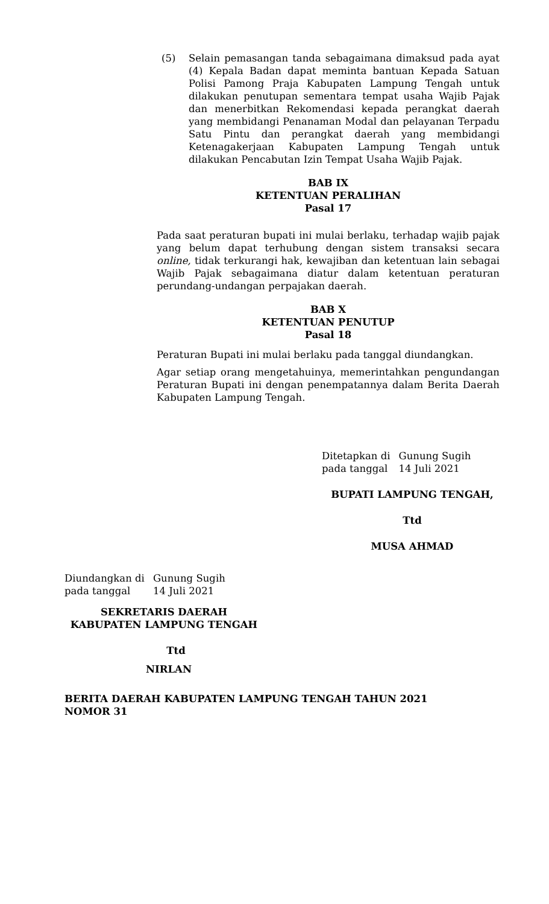(5) Selain pemasangan tanda sebagaimana dimaksud pada ayat (4) Kepala Badan dapat meminta bantuan Kepada Satuan Polisi Pamong Praja Kabupaten Lampung Tengah untuk dilakukan penutupan sementara tempat usaha Wajib Pajak dan menerbitkan Rekomendasi kepada perangkat daerah yang membidangi Penanaman Modal dan pelayanan Terpadu Satu Pintu dan perangkat daerah yang membidangi Ketenagakerjaan Kabupaten Lampung Tengah untuk dilakukan Pencabutan Izin Tempat Usaha Wajib Pajak.
BAB IX
KETENTUAN PERALIHAN
Pasal 17
Pada saat peraturan bupati ini mulai berlaku, terhadap wajib pajak yang belum dapat terhubung dengan sistem transaksi secara online, tidak terkurangi hak, kewajiban dan ketentuan lain sebagai Wajib Pajak sebagaimana diatur dalam ketentuan peraturan perundang-undangan perpajakan daerah.
BAB X
KETENTUAN PENUTUP
Pasal 18
Peraturan Bupati ini mulai berlaku pada tanggal diundangkan.
Agar setiap orang mengetahuinya, memerintahkan pengundangan Peraturan Bupati ini dengan penempatannya dalam Berita Daerah Kabupaten Lampung Tengah.
| Ditetapkan di | Gunung Sugih |
| pada tanggal | 14 Juli 2021 |
BUPATI LAMPUNG TENGAH,
Ttd
MUSA AHMAD
| Diundangkan di | Gunung Sugih |
| pada tanggal | 14 Juli 2021 |
SEKRETARIS DAERAH
KABUPATEN LAMPUNG TENGAH
Ttd
NIRLAN
BERITA DAERAH KABUPATEN LAMPUNG TENGAH TAHUN 2021
NOMOR 31